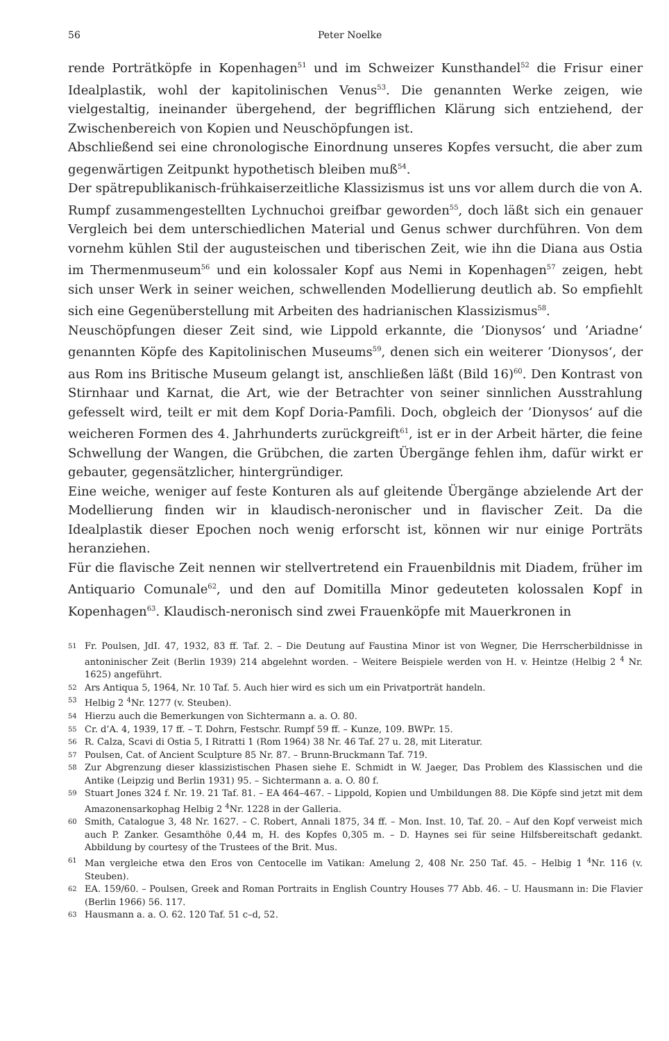56 Peter Noelke
rende Porträtköpfe in Kopenhagen<sup>51</sup> und im Schweizer Kunsthandel<sup>52</sup> die Frisur einer Idealplastik, wohl der kapitolinischen Venus<sup>53</sup>. Die genannten Werke zeigen, wie vielgestaltig, ineinander übergehend, der begrifflichen Klärung sich entziehend, der Zwischenbereich von Kopien und Neuschöpfungen ist.
Abschließend sei eine chronologische Einordnung unseres Kopfes versucht, die aber zum gegenwärtigen Zeitpunkt hypothetisch bleiben muß<sup>54</sup>.
Der spätrepublikanisch-frühkaiserzeitliche Klassizismus ist uns vor allem durch die von A. Rumpf zusammengestellten Lychnuchoi greifbar geworden<sup>55</sup>, doch läßt sich ein genauer Vergleich bei dem unterschiedlichen Material und Genus schwer durchführen. Von dem vornehm kühlen Stil der augusteischen und tiberischen Zeit, wie ihn die Diana aus Ostia im Thermenmuseum<sup>56</sup> und ein kolossaler Kopf aus Nemi in Kopenhagen<sup>57</sup> zeigen, hebt sich unser Werk in seiner weichen, schwellenden Modellierung deutlich ab. So empfiehlt sich eine Gegenüberstellung mit Arbeiten des hadrianischen Klassizismus<sup>58</sup>.
Neuschöpfungen dieser Zeit sind, wie Lippold erkannte, die ’Dionysos‘ und ’Ariadne‘ genannten Köpfe des Kapitolinischen Museums<sup>59</sup>, denen sich ein weiterer ’Dionysos‘, der aus Rom ins Britische Museum gelangt ist, anschließen läßt (Bild 16)<sup>60</sup>. Den Kontrast von Stirnhaar und Karnat, die Art, wie der Betrachter von seiner sinnlichen Ausstrahlung gefesselt wird, teilt er mit dem Kopf Doria-Pamfili. Doch, obgleich der ’Dionysos‘ auf die weicheren Formen des 4. Jahrhunderts zurückgreift<sup>61</sup>, ist er in der Arbeit härter, die feine Schwellung der Wangen, die Grübchen, die zarten Übergänge fehlen ihm, dafür wirkt er gebauter, gegensätzlicher, hintergründiger.
Eine weiche, weniger auf feste Konturen als auf gleitende Übergänge abzielende Art der Modellierung finden wir in klaudisch-neronischer und in flavischer Zeit. Da die Idealplastik dieser Epochen noch wenig erforscht ist, können wir nur einige Porträts heranziehen.
Für die flavische Zeit nennen wir stellvertretend ein Frauenbildnis mit Diadem, früher im Antiquario Comunale<sup>62</sup>, und den auf Domitilla Minor gedeuteten kolossalen Kopf in Kopenhagen<sup>63</sup>. Klaudisch-neronisch sind zwei Frauenköpfe mit Mauerkronen in
51 Fr. Poulsen, JdI. 47, 1932, 83 ff. Taf. 2. – Die Deutung auf Faustina Minor ist von Wegner, Die Herrscherbildnisse in antoninischer Zeit (Berlin 1939) 214 abgelehnt worden. – Weitere Beispiele werden von H. v. Heintze (Helbig 2 <sup>4</sup> Nr. 1625) angeführt.
52 Ars Antiqua 5, 1964, Nr. 10 Taf. 5. Auch hier wird es sich um ein Privatporträt handeln.
53 Helbig 2 <sup>4</sup>Nr. 1277 (v. Steuben).
54 Hierzu auch die Bemerkungen von Sichtermann a. a. O. 80.
55 Cr. d’A. 4, 1939, 17 ff. – T. Dohrn, Festschr. Rumpf 59 ff. – Kunze, 109. BWPr. 15.
56 R. Calza, Scavi di Ostia 5, I Ritratti 1 (Rom 1964) 38 Nr. 46 Taf. 27 u. 28, mit Literatur.
57 Poulsen, Cat. of Ancient Sculpture 85 Nr. 87. – Brunn-Bruckmann Taf. 719.
58 Zur Abgrenzung dieser klassizistischen Phasen siehe E. Schmidt in W. Jaeger, Das Problem des Klassischen und die Antike (Leipzig und Berlin 1931) 95. – Sichtermann a. a. O. 80 f.
59 Stuart Jones 324 f. Nr. 19. 21 Taf. 81. – EA 464–467. – Lippold, Kopien und Umbildungen 88. Die Köpfe sind jetzt mit dem Amazonensarkophag Helbig 2 <sup>4</sup>Nr. 1228 in der Galleria.
60 Smith, Catalogue 3, 48 Nr. 1627. – C. Robert, Annali 1875, 34 ff. – Mon. Inst. 10, Taf. 20. – Auf den Kopf verweist mich auch P. Zanker. Gesamthöhe 0,44 m, H. des Kopfes 0,305 m. – D. Haynes sei für seine Hilfsbereitschaft gedankt. Abbildung by courtesy of the Trustees of the Brit. Mus.
61 Man vergleiche etwa den Eros von Centocelle im Vatikan: Amelung 2, 408 Nr. 250 Taf. 45. – Helbig 1 <sup>4</sup>Nr. 116 (v. Steuben).
62 EA. 159/60. – Poulsen, Greek and Roman Portraits in English Country Houses 77 Abb. 46. – U. Hausmann in: Die Flavier (Berlin 1966) 56. 117.
63 Hausmann a. a. O. 62. 120 Taf. 51 c–d, 52.